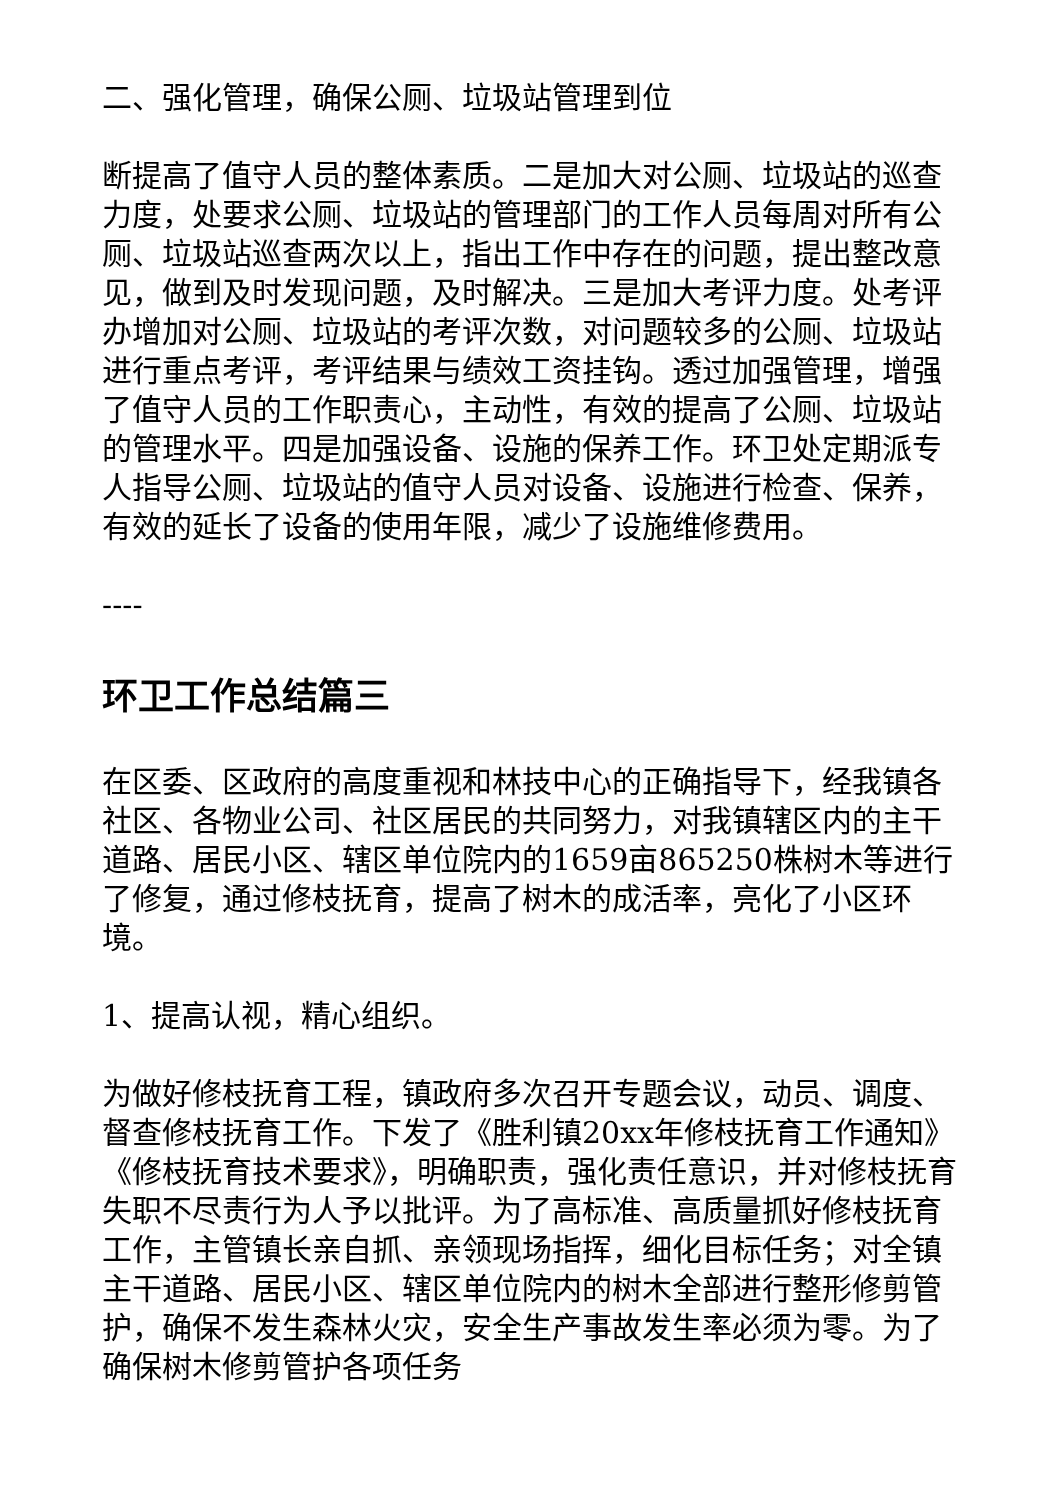二、强化管理，确保公厕、垃圾站管理到位
断提高了值守人员的整体素质。二是加大对公厕、垃圾站的巡查力度，处要求公厕、垃圾站的管理部门的工作人员每周对所有公厕、垃圾站巡查两次以上，指出工作中存在的问题，提出整改意见，做到及时发现问题，及时解决。三是加大考评力度。处考评办增加对公厕、垃圾站的考评次数，对问题较多的公厕、垃圾站进行重点考评，考评结果与绩效工资挂钩。透过加强管理，增强了值守人员的工作职责心，主动性，有效的提高了公厕、垃圾站的管理水平。四是加强设备、设施的保养工作。环卫处定期派专人指导公厕、垃圾站的值守人员对设备、设施进行检查、保养，有效的延长了设备的使用年限，减少了设施维修费用。
----
环卫工作总结篇三
在区委、区政府的高度重视和林技中心的正确指导下，经我镇各社区、各物业公司、社区居民的共同努力，对我镇辖区内的主干道路、居民小区、辖区单位院内的1659亩865250株树木等进行了修复，通过修枝抚育，提高了树木的成活率，亮化了小区环境。
1、提高认视，精心组织。
为做好修枝抚育工程，镇政府多次召开专题会议，动员、调度、督查修枝抚育工作。下发了《胜利镇20xx年修枝抚育工作通知》《修枝抚育技术要求》，明确职责，强化责任意识，并对修枝抚育失职不尽责行为人予以批评。为了高标准、高质量抓好修枝抚育工作，主管镇长亲自抓、亲领现场指挥，细化目标任务；对全镇主干道路、居民小区、辖区单位院内的树木全部进行整形修剪管护，确保不发生森林火灾，安全生产事故发生率必须为零。为了确保树木修剪管护各项任务